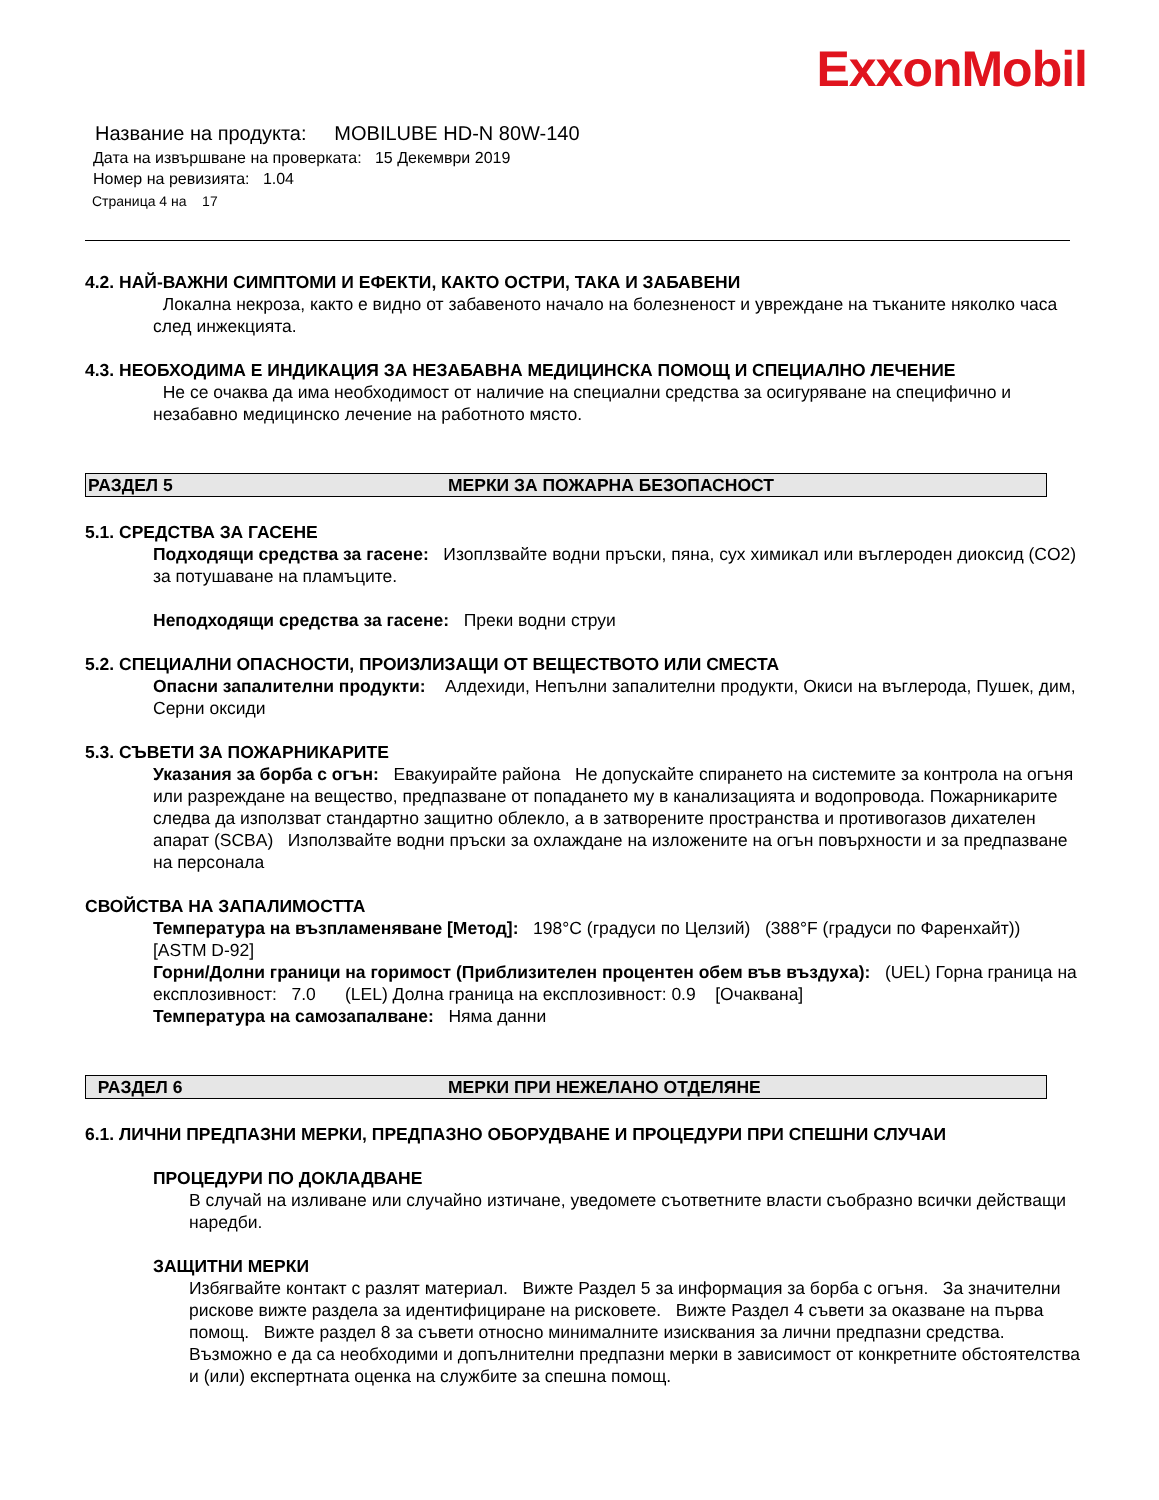ExxonMobil
Название на продукта: MOBILUBE HD-N 80W-140
Дата на извършване на проверката: 15 Декември 2019
Номер на ревизията: 1.04
Страница 4 на 17
4.2. НАЙ-ВАЖНИ СИМПТОМИ И ЕФЕКТИ, КАКТО ОСТРИ, ТАКА И ЗАБАВЕНИ
Локална некроза, както е видно от забавеното начало на болезненост и увреждане на тъканите няколко часа след инжекцията.
4.3. НЕОБХОДИМА Е ИНДИКАЦИЯ ЗА НЕЗАБАВНА МЕДИЦИНСКА ПОМОЩ И СПЕЦИАЛНО ЛЕЧЕНИЕ
Не се очаква да има необходимост от наличие на специални средства за осигуряване на специфично и незабавно медицинско лечение на работното място.
РАЗДЕЛ 5 МЕРКИ ЗА ПОЖАРНА БЕЗОПАСНОСТ
5.1. СРЕДСТВА ЗА ГАСЕНЕ
Подходящи средства за гасене: Изоплзвайте водни пръски, пяна, сух химикал или въглероден диоксид (CO2) за потушаване на пламъците.
Неподходящи средства за гасене: Преки водни струи
5.2. СПЕЦИАЛНИ ОПАСНОСТИ, ПРОИЗЛИЗАЩИ ОТ ВЕЩЕСТВОТО ИЛИ СМЕСТА
Опасни запалителни продукти: Алдехиди, Непълни запалителни продукти, Окиси на въглерода, Пушек, дим, Серни оксиди
5.3. СЪВЕТИ ЗА ПОЖАРНИКАРИТЕ
Указания за борба с огън: Евакуирайте района Не допускайте спирането на системите за контрола на огъня или разреждане на вещество, предпазване от попадането му в канализацията и водопровода. Пожарникарите следва да използват стандартно защитно облекло, а в затворените пространства и противогазов дихателен апарат (SCBA) Използвайте водни пръски за охлаждане на изложените на огън повърхности и за предпазване на персонала
СВОЙСТВА НА ЗАПАЛИМОСТТА
Температура на възпламеняване [Метод]: 198°C (градуси по Целзий) (388°F (градуси по Фаренхайт)) [ASTM D-92]
Горни/Долни граници на горимост (Приблизителен процентен обем във въздуха): (UEL) Горна граница на експлозивност: 7.0 (LEL) Долна граница на експлозивност: 0.9 [Очаквана]
Температура на самозапалване: Няма данни
РАЗДЕЛ 6 МЕРКИ ПРИ НЕЖЕЛАНО ОТДЕЛЯНЕ
6.1. ЛИЧНИ ПРЕДПАЗНИ МЕРКИ, ПРЕДПАЗНО ОБОРУДВАНЕ И ПРОЦЕДУРИ ПРИ СПЕШНИ СЛУЧАИ
ПРОЦЕДУРИ ПО ДОКЛАДВАНЕ
В случай на изливане или случайно изтичане, уведомете съответните власти съобразно всички действащи наредби.
ЗАЩИТНИ МЕРКИ
Избягвайте контакт с разлят материал. Вижте Раздел 5 за информация за борба с огъня. За значителни рискове вижте раздела за идентифициране на рисковете. Вижте Раздел 4 съвети за оказване на първа помощ. Вижте раздел 8 за съвети относно минималните изисквания за лични предпазни средства. Възможно е да са необходими и допълнителни предпазни мерки в зависимост от конкретните обстоятелства и (или) експертната оценка на службите за спешна помощ.